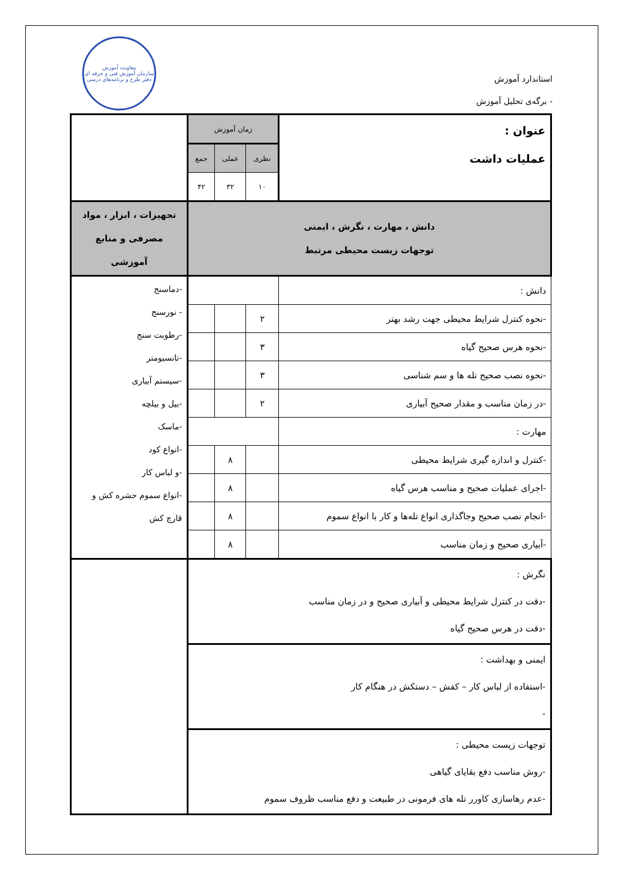معاونت آموزش
سازمان آموزش فنی و حرفه ای
دفتر طرح و برنامه‌های درسی
استاندارد آموزش
- برگه‌ی تحلیل آموزش
| عنوان : عملیات داشت | زمان آموزش | | | |
| | نظری | عملی | جمع | |
| | ۱۰ | ۳۲ | ۴۲ | |
| دانش ، مهارت ، نگرش ، ایمنی توجهات زیست محیطی مرتبط | | | | تجهیزات ، ابزار ، مواد مصرفی و منابع آموزشی |
| دانش : | | | | -دماسنج - نورسنج -رطوبت سنج -تانسیومتر -سیستم آبیاری -بیل و بیلچه -ماسک -انواع کود -و لباس کار -انواع سموم حشره کش و قارچ کش |
| -نحوه کنترل شرایط محیطی جهت رشد بهتر | ۲ | | | |
| -نحوه هرس صحیح گیاه | ۳ | | | |
| -نحوه نصب صحیح تله ها و سم شناسی | ۳ | | | |
| -در زمان مناسب و مقدار صحیح آبیاری | ۲ | | | |
| مهارت : | | | | |
| -کنترل و اندازه گیری شرایط محیطی | | ۸ | | |
| -اجرای عملیات صحیح و مناسب هرس گیاه | | ۸ | | |
| -انجام نصب صحیح وجاگذاری انواع تله‌ها و کار با انواع سموم | | ۸ | | |
| -آبیاری صحیح و زمان مناسب | | ۸ | | |
| نگرش : -دقت در کنترل شرایط محیطی و آبیاری صحیح و در زمان مناسب -دقت در هرس صحیح گیاه | | | | |
| ایمنی و بهداشت : -استفاده از لباس کار – کفش – دستکش در هنگام کار - | | | | |
| توجهات زیست محیطی : -روش مناسب دفع بقایای گیاهی -عدم رهاسازی کاورر تله های فرمونی در طبیعت و دفع مناسب ظروف سموم | | | | |